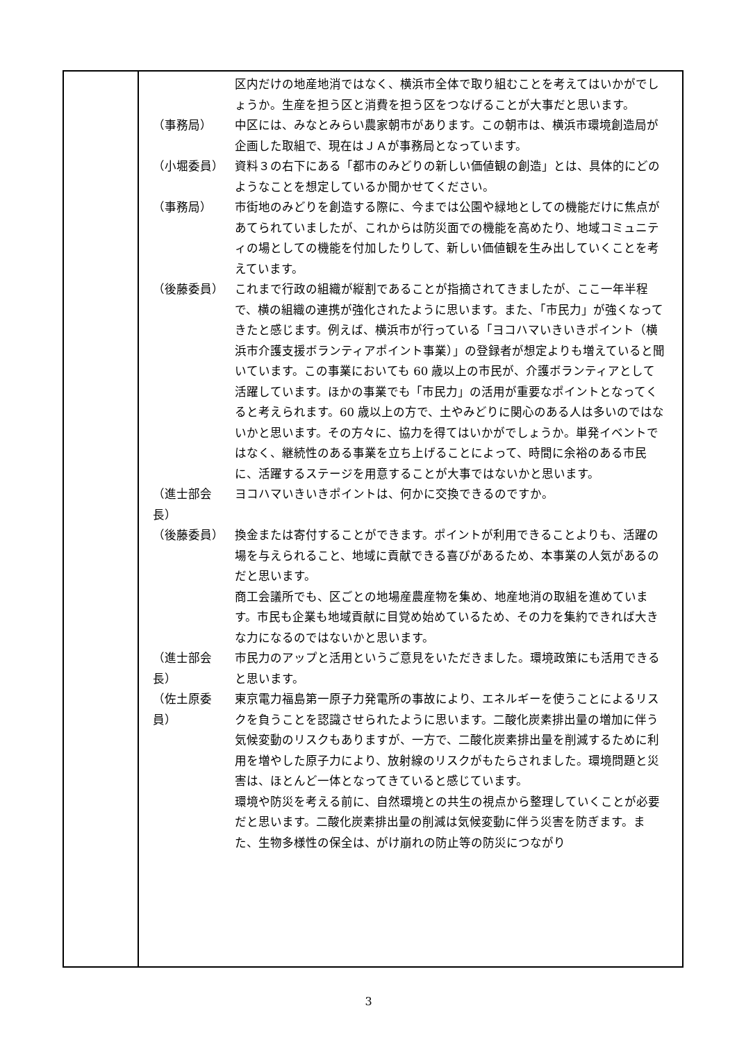区内だけの地産地消ではなく、横浜市全体で取り組むことを考えてはいかがでしょうか。生産を担う区と消費を担う区をつなげることが大事だと思います。
（事務局） 中区には、みなとみらい農家朝市があります。この朝市は、横浜市環境創造局が企画した取組で、現在はＪＡが事務局となっています。
（小堀委員） 資料３の右下にある「都市のみどりの新しい価値観の創造」とは、具体的にどのようなことを想定しているか聞かせてください。
（事務局） 市街地のみどりを創造する際に、今までは公園や緑地としての機能だけに焦点があてられていましたが、これからは防災面での機能を高めたり、地域コミュニティの場としての機能を付加したりして、新しい価値観を生み出していくことを考えています。
（後藤委員） これまで行政の組織が縦割であることが指摘されてきましたが、ここ一年半程で、横の組織の連携が強化されたように思います。また、「市民力」が強くなってきたと感じます。例えば、横浜市が行っている「ヨコハマいきいきポイント（横浜市介護支援ボランティアポイント事業）」の登録者が想定よりも増えていると聞いています。この事業においても 60 歳以上の市民が、介護ボランティアとして活躍しています。ほかの事業でも「市民力」の活用が重要なポイントとなってくると考えられます。60 歳以上の方で、土やみどりに関心のある人は多いのではないかと思います。その方々に、協力を得てはいかがでしょうか。単発イベントではなく、継続性のある事業を立ち上げることによって、時間に余裕のある市民に、活躍するステージを用意することが大事ではないかと思います。
（進士部会長） ヨコハマいきいきポイントは、何かに交換できるのですか。
（後藤委員） 換金または寄付することができます。ポイントが利用できることよりも、活躍の場を与えられること、地域に貢献できる喜びがあるため、本事業の人気があるのだと思います。
商工会議所でも、区ごとの地場産農産物を集め、地産地消の取組を進めています。市民も企業も地域貢献に目覚め始めているため、その力を集約できれば大きな力になるのではないかと思います。
（進士部会長） 市民力のアップと活用というご意見をいただきました。環境政策にも活用できると思います。
（佐土原委員） 東京電力福島第一原子力発電所の事故により、エネルギーを使うことによるリスクを負うことを認識させられたように思います。二酸化炭素排出量の増加に伴う気候変動のリスクもありますが、一方で、二酸化炭素排出量を削減するために利用を増やした原子力により、放射線のリスクがもたらされました。環境問題と災害は、ほとんど一体となってきていると感じています。
環境や防災を考える前に、自然環境との共生の視点から整理していくことが必要だと思います。二酸化炭素排出量の削減は気候変動に伴う災害を防ぎます。また、生物多様性の保全は、がけ崩れの防止等の防災につながり
3